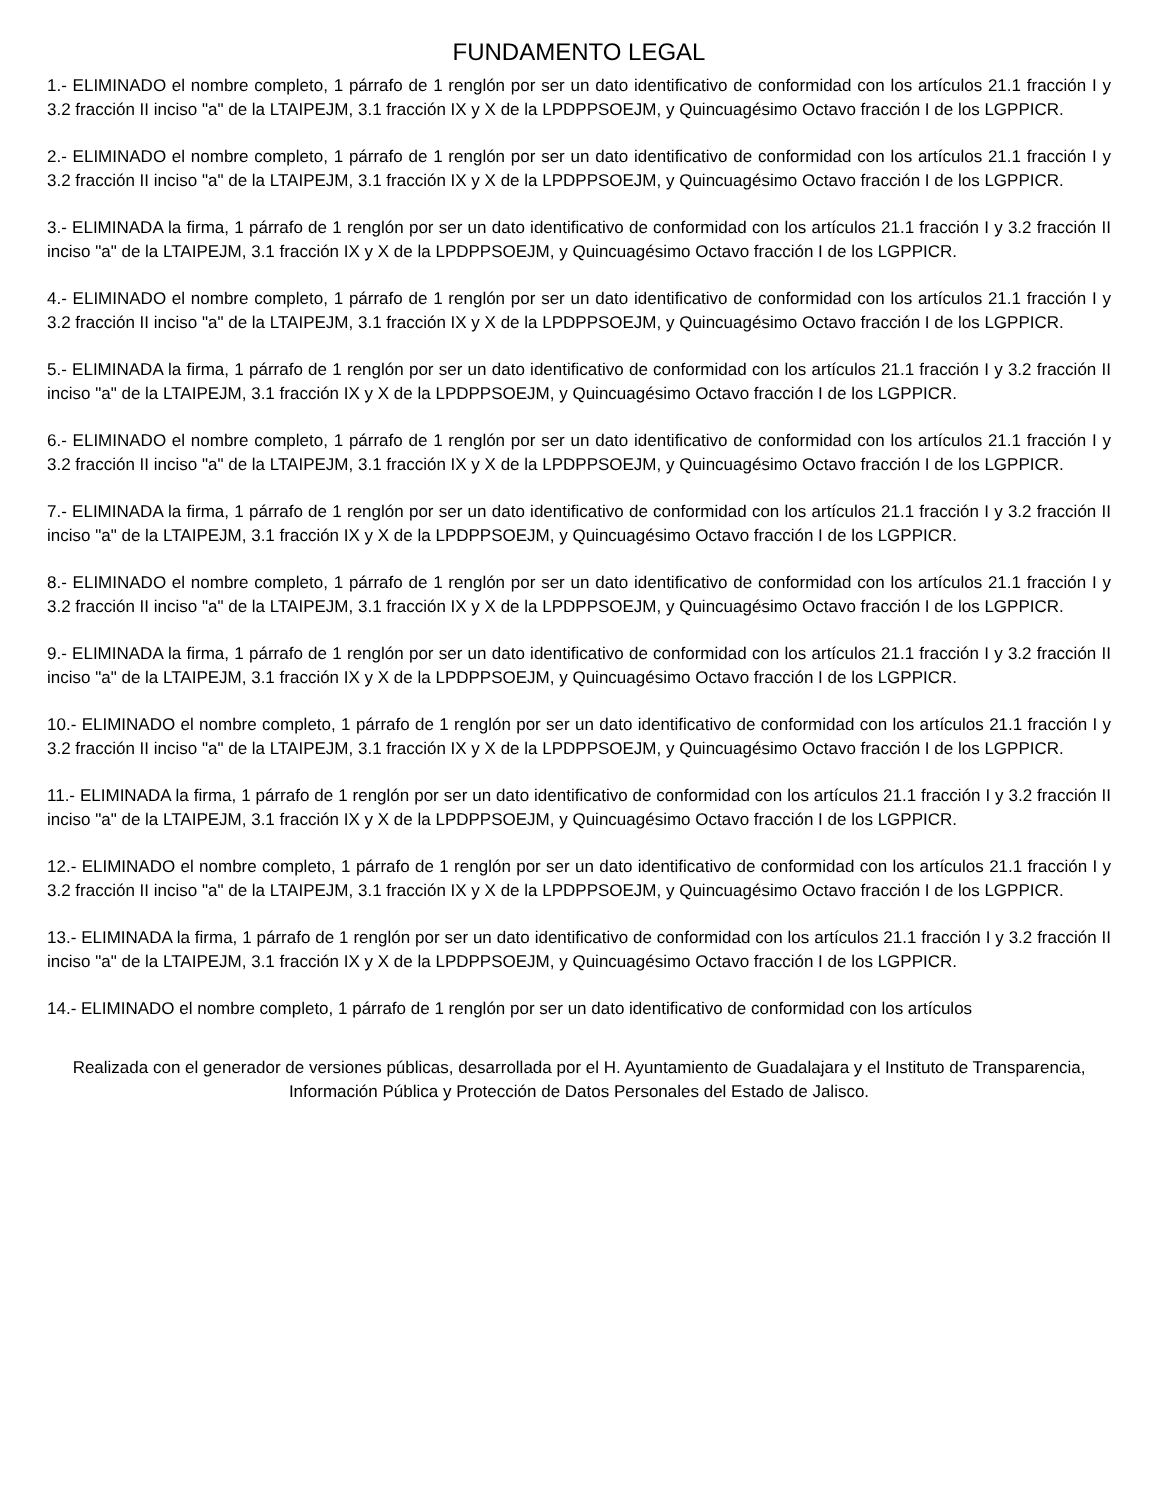FUNDAMENTO LEGAL
1.- ELIMINADO el nombre completo, 1 párrafo de 1 renglón por ser un dato identificativo de conformidad con los artículos 21.1 fracción I y 3.2 fracción II inciso "a" de la LTAIPEJM, 3.1 fracción IX y X de la LPDPPSOEJM, y Quincuagésimo Octavo fracción I de los LGPPICR.
2.- ELIMINADO el nombre completo, 1 párrafo de 1 renglón por ser un dato identificativo de conformidad con los artículos 21.1 fracción I y 3.2 fracción II inciso "a" de la LTAIPEJM, 3.1 fracción IX y X de la LPDPPSOEJM, y Quincuagésimo Octavo fracción I de los LGPPICR.
3.- ELIMINADA la firma, 1 párrafo de 1 renglón por ser un dato identificativo de conformidad con los artículos 21.1 fracción I y 3.2 fracción II inciso "a" de la LTAIPEJM, 3.1 fracción IX y X de la LPDPPSOEJM, y Quincuagésimo Octavo fracción I de los LGPPICR.
4.- ELIMINADO el nombre completo, 1 párrafo de 1 renglón por ser un dato identificativo de conformidad con los artículos 21.1 fracción I y 3.2 fracción II inciso "a" de la LTAIPEJM, 3.1 fracción IX y X de la LPDPPSOEJM, y Quincuagésimo Octavo fracción I de los LGPPICR.
5.- ELIMINADA la firma, 1 párrafo de 1 renglón por ser un dato identificativo de conformidad con los artículos 21.1 fracción I y 3.2 fracción II inciso "a" de la LTAIPEJM, 3.1 fracción IX y X de la LPDPPSOEJM, y Quincuagésimo Octavo fracción I de los LGPPICR.
6.- ELIMINADO el nombre completo, 1 párrafo de 1 renglón por ser un dato identificativo de conformidad con los artículos 21.1 fracción I y 3.2 fracción II inciso "a" de la LTAIPEJM, 3.1 fracción IX y X de la LPDPPSOEJM, y Quincuagésimo Octavo fracción I de los LGPPICR.
7.- ELIMINADA la firma, 1 párrafo de 1 renglón por ser un dato identificativo de conformidad con los artículos 21.1 fracción I y 3.2 fracción II inciso "a" de la LTAIPEJM, 3.1 fracción IX y X de la LPDPPSOEJM, y Quincuagésimo Octavo fracción I de los LGPPICR.
8.- ELIMINADO el nombre completo, 1 párrafo de 1 renglón por ser un dato identificativo de conformidad con los artículos 21.1 fracción I y 3.2 fracción II inciso "a" de la LTAIPEJM, 3.1 fracción IX y X de la LPDPPSOEJM, y Quincuagésimo Octavo fracción I de los LGPPICR.
9.- ELIMINADA la firma, 1 párrafo de 1 renglón por ser un dato identificativo de conformidad con los artículos 21.1 fracción I y 3.2 fracción II inciso "a" de la LTAIPEJM, 3.1 fracción IX y X de la LPDPPSOEJM, y Quincuagésimo Octavo fracción I de los LGPPICR.
10.- ELIMINADO el nombre completo, 1 párrafo de 1 renglón por ser un dato identificativo de conformidad con los artículos 21.1 fracción I y 3.2 fracción II inciso "a" de la LTAIPEJM, 3.1 fracción IX y X de la LPDPPSOEJM, y Quincuagésimo Octavo fracción I de los LGPPICR.
11.- ELIMINADA la firma, 1 párrafo de 1 renglón por ser un dato identificativo de conformidad con los artículos 21.1 fracción I y 3.2 fracción II inciso "a" de la LTAIPEJM, 3.1 fracción IX y X de la LPDPPSOEJM, y Quincuagésimo Octavo fracción I de los LGPPICR.
12.- ELIMINADO el nombre completo, 1 párrafo de 1 renglón por ser un dato identificativo de conformidad con los artículos 21.1 fracción I y 3.2 fracción II inciso "a" de la LTAIPEJM, 3.1 fracción IX y X de la LPDPPSOEJM, y Quincuagésimo Octavo fracción I de los LGPPICR.
13.- ELIMINADA la firma, 1 párrafo de 1 renglón por ser un dato identificativo de conformidad con los artículos 21.1 fracción I y 3.2 fracción II inciso "a" de la LTAIPEJM, 3.1 fracción IX y X de la LPDPPSOEJM, y Quincuagésimo Octavo fracción I de los LGPPICR.
14.- ELIMINADO el nombre completo, 1 párrafo de 1 renglón por ser un dato identificativo de conformidad con los artículos
Realizada con el generador de versiones públicas, desarrollada por el H. Ayuntamiento de Guadalajara y el Instituto de Transparencia, Información Pública y Protección de Datos Personales del Estado de Jalisco.